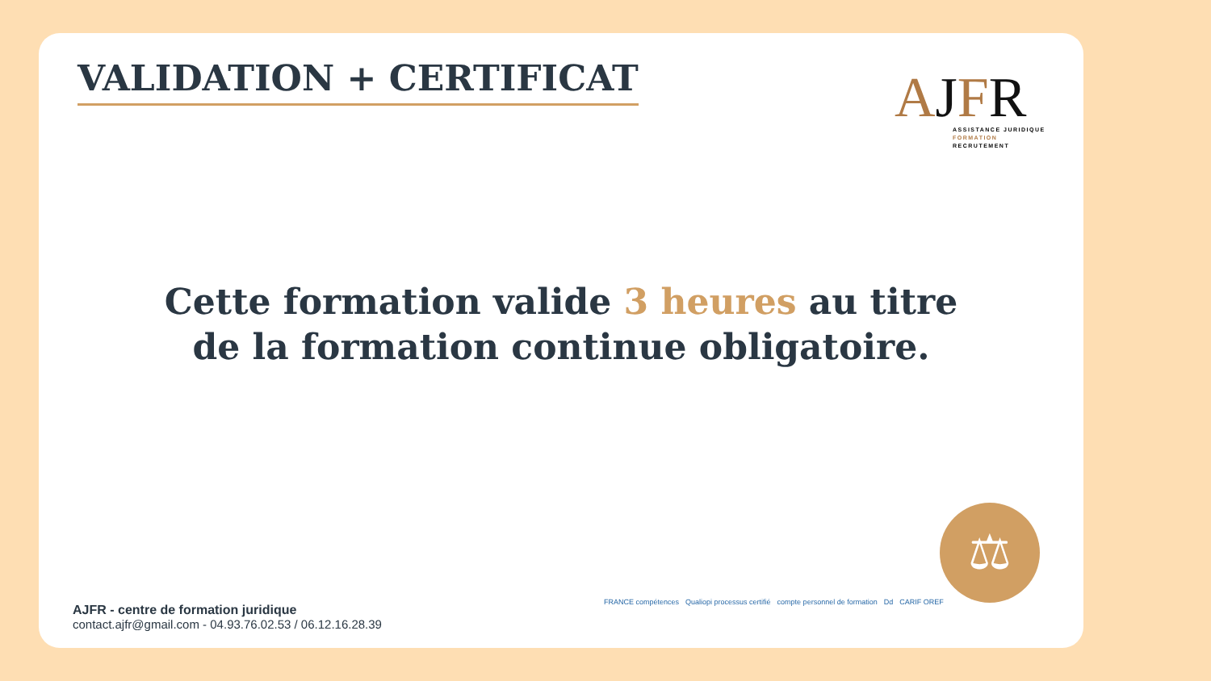VALIDATION + CERTIFICAT
AJFR
ASSISTANCE JURIDIQUE
FORMATION
RECRUTEMENT
Cette formation valide 3 heures au titre de la formation continue obligatoire.
⚖
AJFR - centre de formation juridique
contact.ajfr@gmail.com - 04.93.76.02.53 / 06.12.16.28.39
FRANCE compétences Qualiopi processus certifié compte personnel de formation Dd CARIF OREF